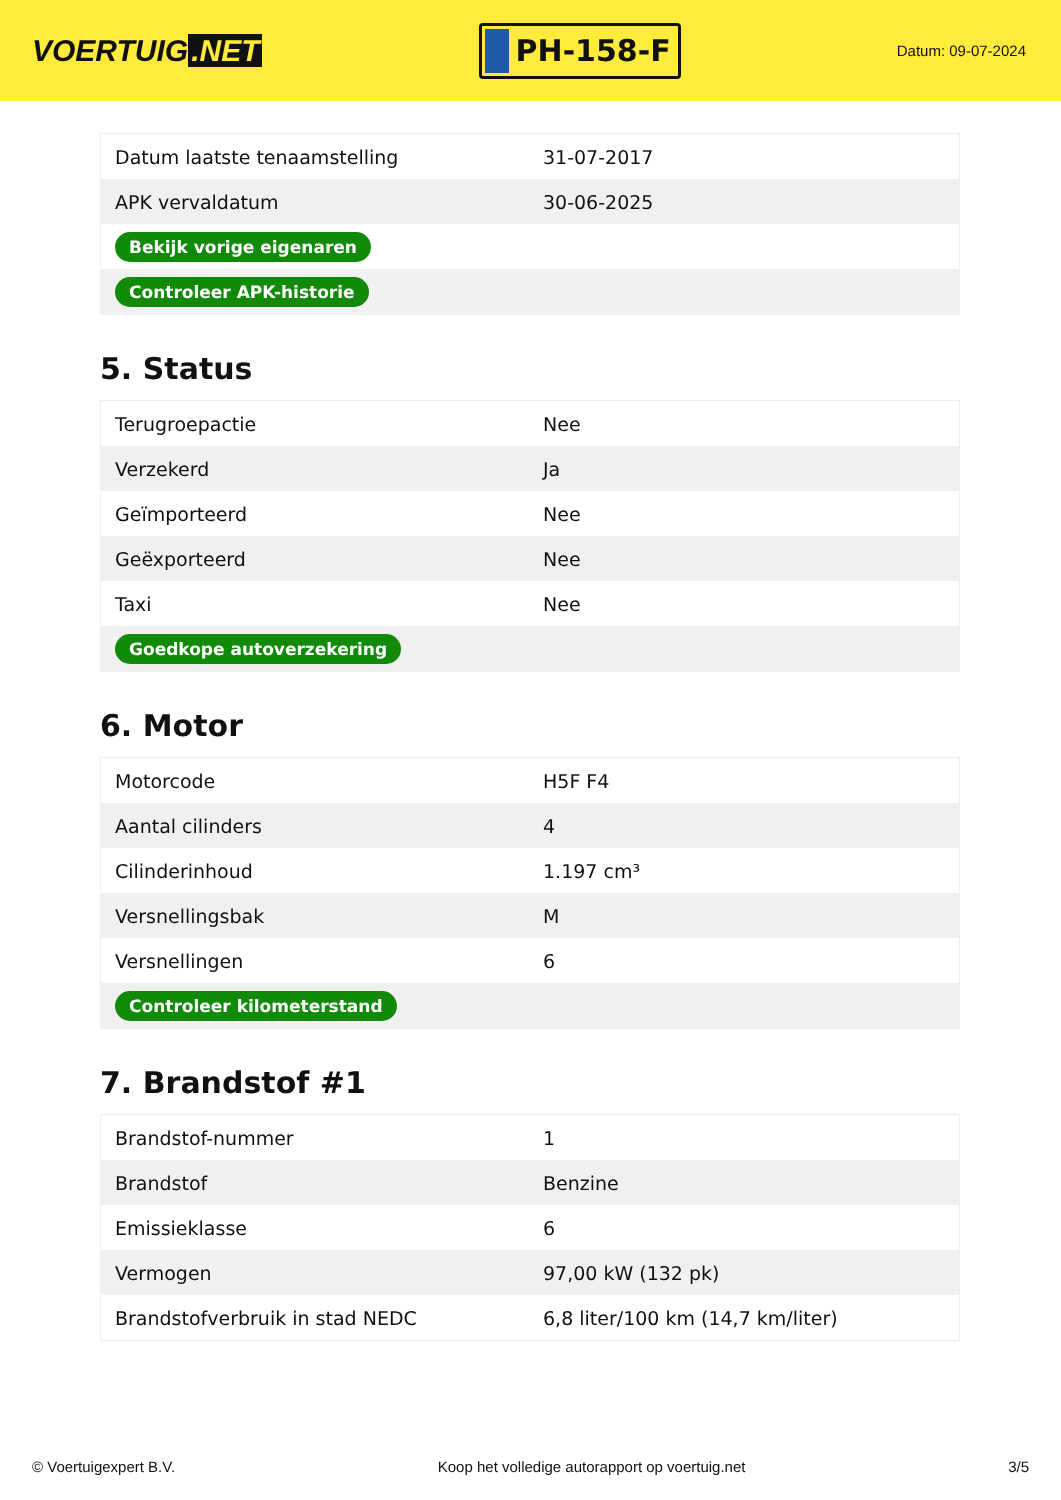VOERTUIG.NET
PH-158-F
Datum: 09-07-2024
| Datum laatste tenaamstelling | 31-07-2017 |
| APK vervaldatum | 30-06-2025 |
| Bekijk vorige eigenaren | |
| Controleer APK-historie | |
5. Status
| Terugroepactie | Nee |
| Verzekerd | Ja |
| Geïmporteerd | Nee |
| Geëxporteerd | Nee |
| Taxi | Nee |
| Goedkope autoverzekering | |
6. Motor
| Motorcode | H5F F4 |
| Aantal cilinders | 4 |
| Cilinderinhoud | 1.197 cm³ |
| Versnellingsbak | M |
| Versnellingen | 6 |
| Controleer kilometerstand | |
7. Brandstof #1
| Brandstof-nummer | 1 |
| Brandstof | Benzine |
| Emissieklasse | 6 |
| Vermogen | 97,00 kW (132 pk) |
| Brandstofverbruik in stad NEDC | 6,8 liter/100 km (14,7 km/liter) |
© Voertuigexpert B.V. Koop het volledige autorapport op voertuig.net 3/5